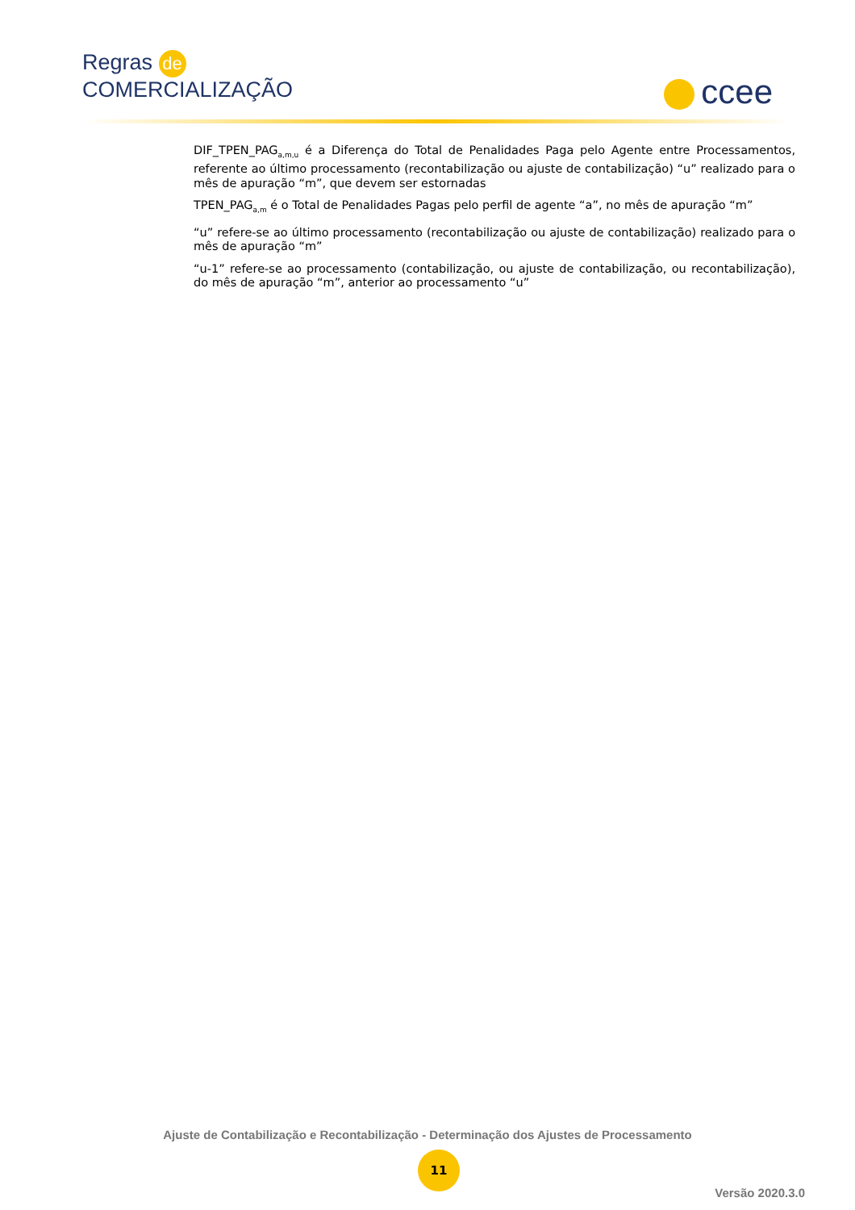Regras de
COMERCIALIZAÇÃO
ccee
DIF_TPEN_PAG<sub>a,m,u</sub> é a Diferença do Total de Penalidades Paga pelo Agente entre Processamentos, referente ao último processamento (recontabilização ou ajuste de contabilização) “u” realizado para o mês de apuração “m”, que devem ser estornadas
TPEN_PAG<sub>a,m</sub> é o Total de Penalidades Pagas pelo perfil de agente “a”, no mês de apuração “m”
“u” refere-se ao último processamento (recontabilização ou ajuste de contabilização) realizado para o mês de apuração “m”
“u-1” refere-se ao processamento (contabilização, ou ajuste de contabilização, ou recontabilização), do mês de apuração “m”, anterior ao processamento “u”
Ajuste de Contabilização e Recontabilização - Determinação dos Ajustes de Processamento
11
Versão 2020.3.0